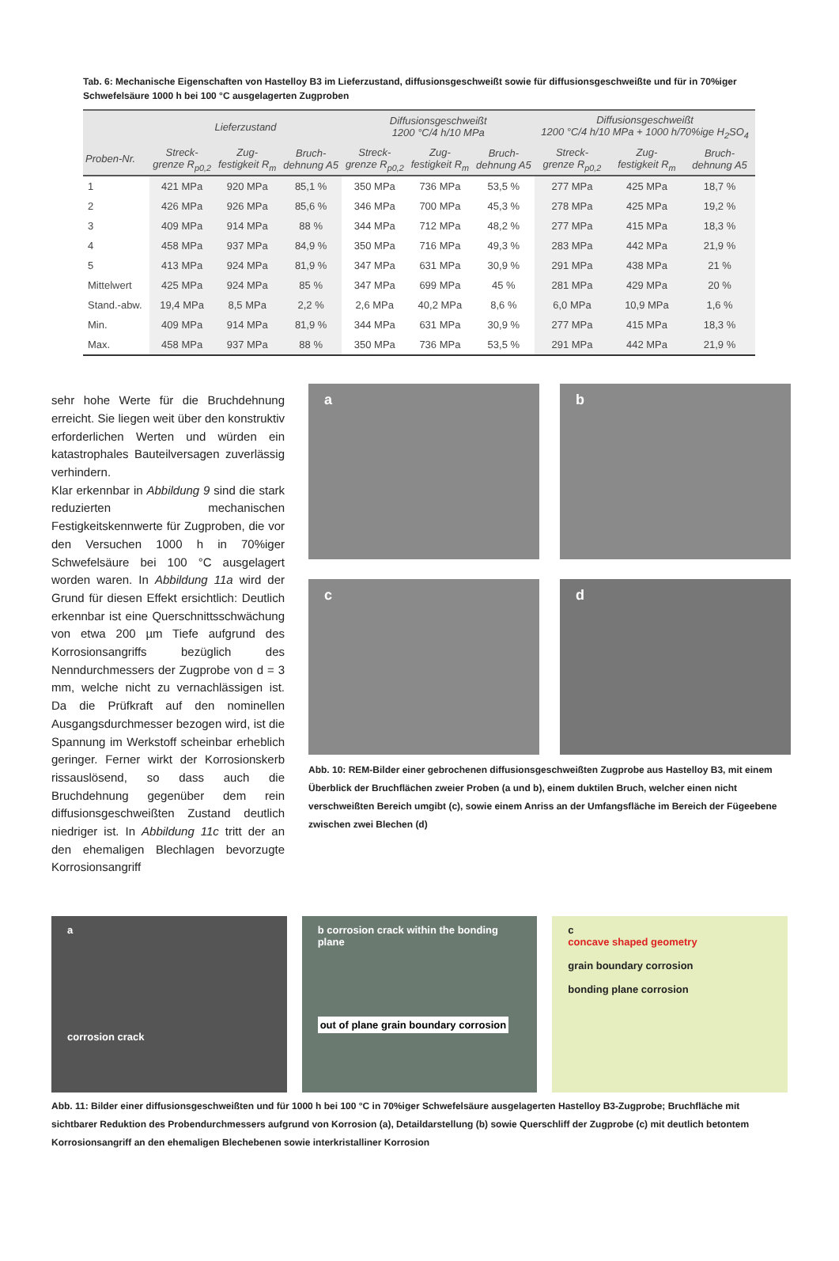Tab. 6: Mechanische Eigenschaften von Hastelloy B3 im Lieferzustand, diffusionsgeschweißt sowie für diffusionsgeschweißte und für in 70%iger Schwefelsäure 1000 h bei 100 °C ausgelagerten Zugproben
| | Lieferzustand | | | Diffusionsgeschweißt 1200 °C/4 h/10 MPa | | | Diffusionsgeschweißt 1200 °C/4 h/10 MPa + 1000 h/70%ige H<sub>2</sub>SO<sub>4</sub> | | |
| --- | --- | --- | --- | --- | --- | --- | --- | --- | --- |
| Proben-Nr. | Streck- grenze R<sub>p0,2</sub> | Zug- festigkeit R<sub>m</sub> | Bruch- dehnung A5 | Streck- grenze R<sub>p0,2</sub> | Zug- festigkeit R<sub>m</sub> | Bruch- dehnung A5 | Streck- grenze R<sub>p0,2</sub> | Zug- festigkeit R<sub>m</sub> | Bruch- dehnung A5 |
| 1 | 421 MPa | 920 MPa | 85,1 % | 350 MPa | 736 MPa | 53,5 % | 277 MPa | 425 MPa | 18,7 % |
| 2 | 426 MPa | 926 MPa | 85,6 % | 346 MPa | 700 MPa | 45,3 % | 278 MPa | 425 MPa | 19,2 % |
| 3 | 409 MPa | 914 MPa | 88 % | 344 MPa | 712 MPa | 48,2 % | 277 MPa | 415 MPa | 18,3 % |
| 4 | 458 MPa | 937 MPa | 84,9 % | 350 MPa | 716 MPa | 49,3 % | 283 MPa | 442 MPa | 21,9 % |
| 5 | 413 MPa | 924 MPa | 81,9 % | 347 MPa | 631 MPa | 30,9 % | 291 MPa | 438 MPa | 21 % |
| Mittelwert | 425 MPa | 924 MPa | 85 % | 347 MPa | 699 MPa | 45 % | 281 MPa | 429 MPa | 20 % |
| Stand.-abw. | 19,4 MPa | 8,5 MPa | 2,2 % | 2,6 MPa | 40,2 MPa | 8,6 % | 6,0 MPa | 10,9 MPa | 1,6 % |
| Min. | 409 MPa | 914 MPa | 81,9 % | 344 MPa | 631 MPa | 30,9 % | 277 MPa | 415 MPa | 18,3 % |
| Max. | 458 MPa | 937 MPa | 88 % | 350 MPa | 736 MPa | 53,5 % | 291 MPa | 442 MPa | 21,9 % |
sehr hohe Werte für die Bruchdehnung erreicht. Sie liegen weit über den konstruktiv erforderlichen Werten und würden ein katastrophales Bauteilversagen zuverlässig verhindern.
Klar erkennbar in Abbildung 9 sind die stark reduzierten mechanischen Festigkeitskennwerte für Zugproben, die vor den Versuchen 1000 h in 70%iger Schwefelsäure bei 100 °C ausgelagert worden waren. In Abbildung 11a wird der Grund für diesen Effekt ersichtlich: Deutlich erkennbar ist eine Querschnittsschwächung von etwa 200 µm Tiefe aufgrund des Korrosionsangriffs bezüglich des Nenndurchmessers der Zugprobe von d = 3 mm, welche nicht zu vernachlässigen ist. Da die Prüfkraft auf den nominellen Ausgangsdurchmesser bezogen wird, ist die Spannung im Werkstoff scheinbar erheblich geringer. Ferner wirkt der Korrosionskerb rissauslösend, so dass auch die Bruchdehnung gegenüber dem rein diffusionsgeschweißten Zustand deutlich niedriger ist. In Abbildung 11c tritt der an den ehemaligen Blechlagen bevorzugte Korrosionsangriff
a
b
c
d
Abb. 10: REM-Bilder einer gebrochenen diffusionsgeschweißten Zugprobe aus Hastelloy B3, mit einem Überblick der Bruchflächen zweier Proben (a und b), einem duktilen Bruch, welcher einen nicht verschweißten Bereich umgibt (c), sowie einem Anriss an der Umfangsfläche im Bereich der Fügeebene zwischen zwei Blechen (d)
a
corrosion crack
b corrosion crack within the bonding plane
out of plane grain boundary corrosion
c
concave shaped geometry
grain boundary corrosion
bonding plane corrosion
Abb. 11: Bilder einer diffusionsgeschweißten und für 1000 h bei 100 °C in 70%iger Schwefelsäure ausgelagerten Hastelloy B3-Zugprobe; Bruchfläche mit sichtbarer Reduktion des Probendurchmessers aufgrund von Korrosion (a), Detaildarstellung (b) sowie Querschliff der Zugprobe (c) mit deutlich betontem Korrosionsangriff an den ehemaligen Blechebenen sowie interkristalliner Korrosion